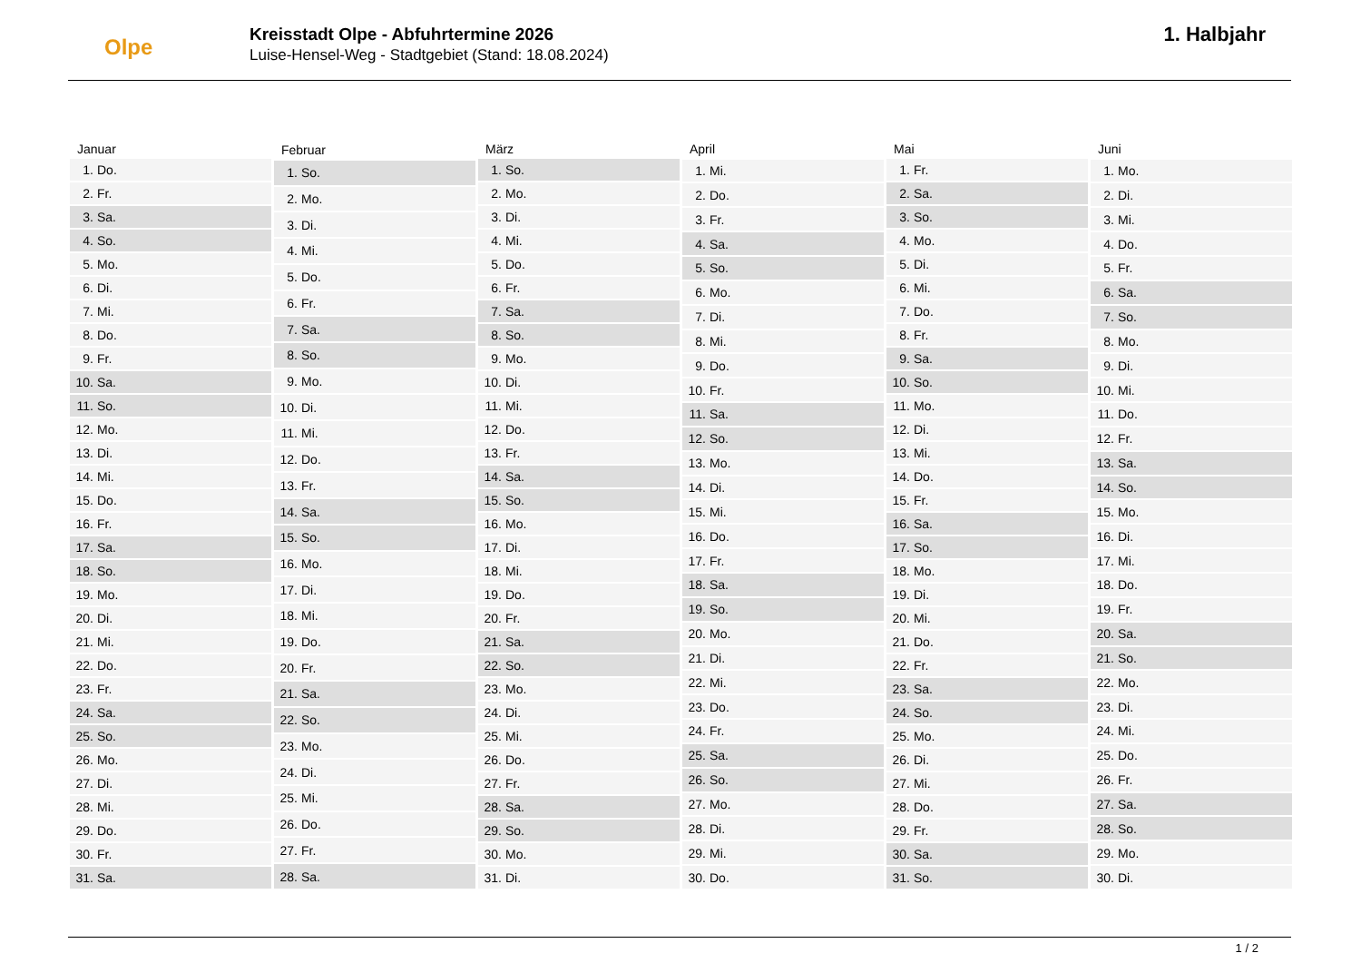Olpe
Kreisstadt Olpe - Abfuhrtermine 2026
Luise-Hensel-Weg - Stadtgebiet (Stand: 18.08.2024)
1. Halbjahr
| Januar | |
| --- | --- |
| 1. | Do. |
| 2. | Fr. |
| 3. | Sa. |
| 4. | So. |
| 5. | Mo. |
| 6. | Di. |
| 7. | Mi. |
| 8. | Do. |
| 9. | Fr. |
| 10. | Sa. |
| 11. | So. |
| 12. | Mo. |
| 13. | Di. |
| 14. | Mi. |
| 15. | Do. |
| 16. | Fr. |
| 17. | Sa. |
| 18. | So. |
| 19. | Mo. |
| 20. | Di. |
| 21. | Mi. |
| 22. | Do. |
| 23. | Fr. |
| 24. | Sa. |
| 25. | So. |
| 26. | Mo. |
| 27. | Di. |
| 28. | Mi. |
| 29. | Do. |
| 30. | Fr. |
| 31. | Sa. |
| Februar | |
| --- | --- |
| 1. | So. |
| 2. | Mo. |
| 3. | Di. |
| 4. | Mi. |
| 5. | Do. |
| 6. | Fr. |
| 7. | Sa. |
| 8. | So. |
| 9. | Mo. |
| 10. | Di. |
| 11. | Mi. |
| 12. | Do. |
| 13. | Fr. |
| 14. | Sa. |
| 15. | So. |
| 16. | Mo. |
| 17. | Di. |
| 18. | Mi. |
| 19. | Do. |
| 20. | Fr. |
| 21. | Sa. |
| 22. | So. |
| 23. | Mo. |
| 24. | Di. |
| 25. | Mi. |
| 26. | Do. |
| 27. | Fr. |
| 28. | Sa. |
| März | |
| --- | --- |
| 1. | So. |
| 2. | Mo. |
| 3. | Di. |
| 4. | Mi. |
| 5. | Do. |
| 6. | Fr. |
| 7. | Sa. |
| 8. | So. |
| 9. | Mo. |
| 10. | Di. |
| 11. | Mi. |
| 12. | Do. |
| 13. | Fr. |
| 14. | Sa. |
| 15. | So. |
| 16. | Mo. |
| 17. | Di. |
| 18. | Mi. |
| 19. | Do. |
| 20. | Fr. |
| 21. | Sa. |
| 22. | So. |
| 23. | Mo. |
| 24. | Di. |
| 25. | Mi. |
| 26. | Do. |
| 27. | Fr. |
| 28. | Sa. |
| 29. | So. |
| 30. | Mo. |
| 31. | Di. |
| April | |
| --- | --- |
| 1. | Mi. |
| 2. | Do. |
| 3. | Fr. |
| 4. | Sa. |
| 5. | So. |
| 6. | Mo. |
| 7. | Di. |
| 8. | Mi. |
| 9. | Do. |
| 10. | Fr. |
| 11. | Sa. |
| 12. | So. |
| 13. | Mo. |
| 14. | Di. |
| 15. | Mi. |
| 16. | Do. |
| 17. | Fr. |
| 18. | Sa. |
| 19. | So. |
| 20. | Mo. |
| 21. | Di. |
| 22. | Mi. |
| 23. | Do. |
| 24. | Fr. |
| 25. | Sa. |
| 26. | So. |
| 27. | Mo. |
| 28. | Di. |
| 29. | Mi. |
| 30. | Do. |
| Mai | |
| --- | --- |
| 1. | Fr. |
| 2. | Sa. |
| 3. | So. |
| 4. | Mo. |
| 5. | Di. |
| 6. | Mi. |
| 7. | Do. |
| 8. | Fr. |
| 9. | Sa. |
| 10. | So. |
| 11. | Mo. |
| 12. | Di. |
| 13. | Mi. |
| 14. | Do. |
| 15. | Fr. |
| 16. | Sa. |
| 17. | So. |
| 18. | Mo. |
| 19. | Di. |
| 20. | Mi. |
| 21. | Do. |
| 22. | Fr. |
| 23. | Sa. |
| 24. | So. |
| 25. | Mo. |
| 26. | Di. |
| 27. | Mi. |
| 28. | Do. |
| 29. | Fr. |
| 30. | Sa. |
| 31. | So. |
| Juni | |
| --- | --- |
| 1. | Mo. |
| 2. | Di. |
| 3. | Mi. |
| 4. | Do. |
| 5. | Fr. |
| 6. | Sa. |
| 7. | So. |
| 8. | Mo. |
| 9. | Di. |
| 10. | Mi. |
| 11. | Do. |
| 12. | Fr. |
| 13. | Sa. |
| 14. | So. |
| 15. | Mo. |
| 16. | Di. |
| 17. | Mi. |
| 18. | Do. |
| 19. | Fr. |
| 20. | Sa. |
| 21. | So. |
| 22. | Mo. |
| 23. | Di. |
| 24. | Mi. |
| 25. | Do. |
| 26. | Fr. |
| 27. | Sa. |
| 28. | So. |
| 29. | Mo. |
| 30. | Di. |
1 / 2